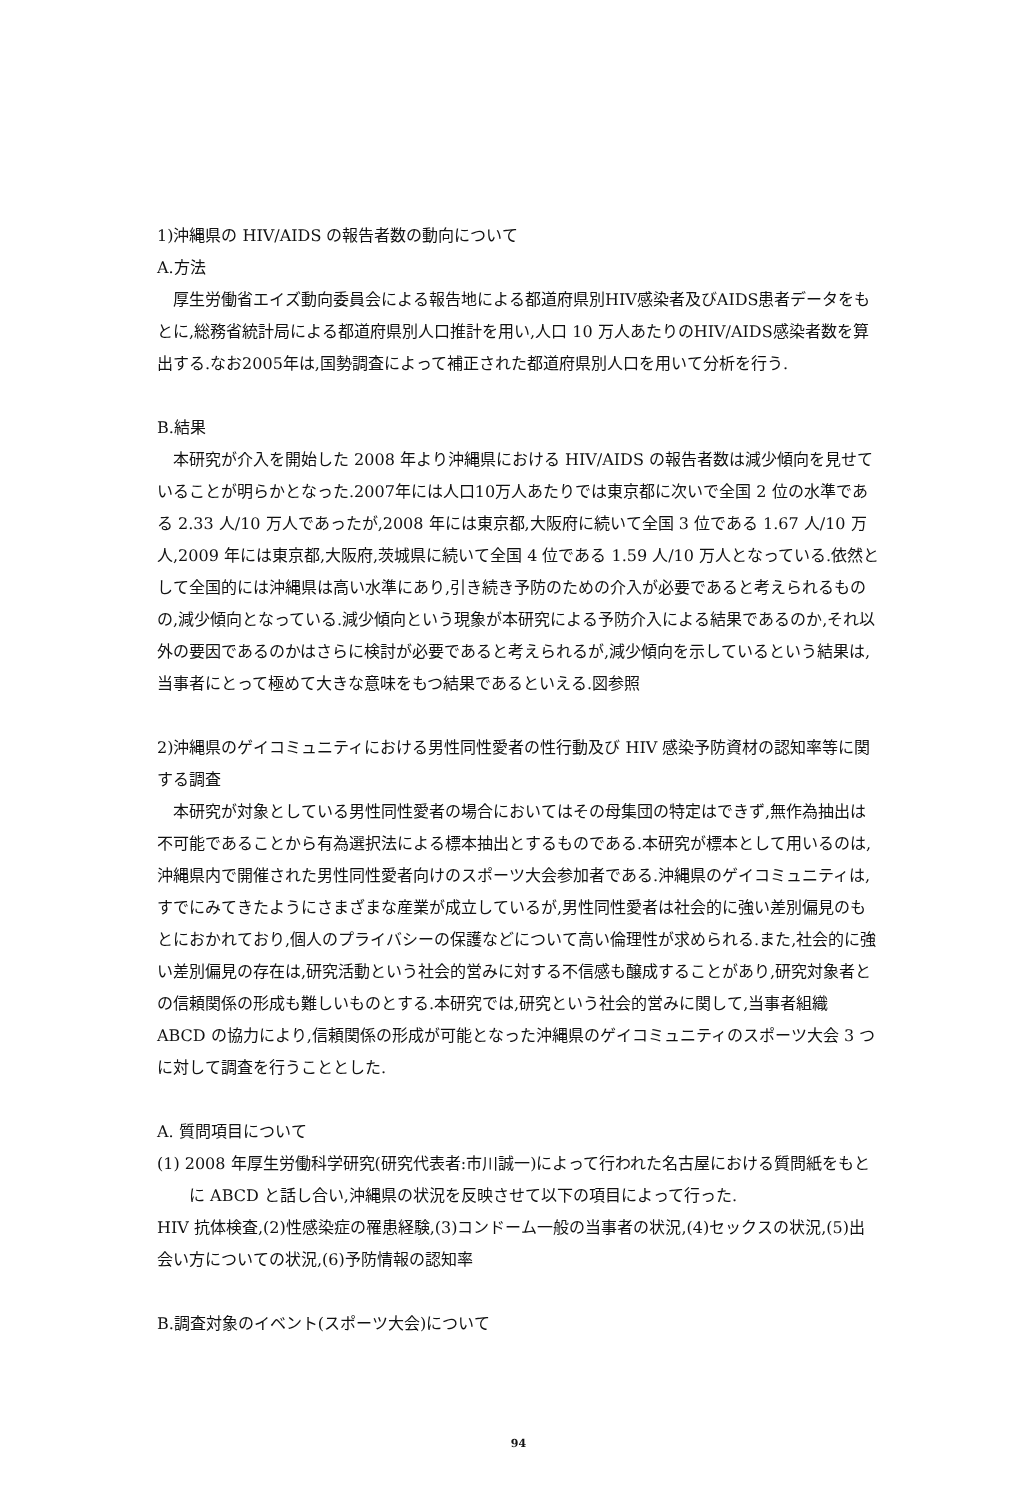1)沖縄県の HIV/AIDS の報告者数の動向について
A.方法
厚生労働省エイズ動向委員会による報告地による都道府県別HIV感染者及びAIDS患者データをもとに,総務省統計局による都道府県別人口推計を用い,人口 10 万人あたりのHIV/AIDS感染者数を算出する.なお2005年は,国勢調査によって補正された都道府県別人口を用いて分析を行う.
B.結果
本研究が介入を開始した 2008 年より沖縄県における HIV/AIDS の報告者数は減少傾向を見せていることが明らかとなった.2007年には人口10万人あたりでは東京都に次いで全国 2 位の水準である 2.33 人/10 万人であったが,2008 年には東京都,大阪府に続いて全国 3 位である 1.67 人/10 万人,2009 年には東京都,大阪府,茨城県に続いて全国 4 位である 1.59 人/10 万人となっている.依然として全国的には沖縄県は高い水準にあり,引き続き予防のための介入が必要であると考えられるものの,減少傾向となっている.減少傾向という現象が本研究による予防介入による結果であるのか,それ以外の要因であるのかはさらに検討が必要であると考えられるが,減少傾向を示しているという結果は,当事者にとって極めて大きな意味をもつ結果であるといえる.図参照
2)沖縄県のゲイコミュニティにおける男性同性愛者の性行動及び HIV 感染予防資材の認知率等に関する調査
本研究が対象としている男性同性愛者の場合においてはその母集団の特定はできず,無作為抽出は不可能であることから有為選択法による標本抽出とするものである.本研究が標本として用いるのは,沖縄県内で開催された男性同性愛者向けのスポーツ大会参加者である.沖縄県のゲイコミュニティは,すでにみてきたようにさまざまな産業が成立しているが,男性同性愛者は社会的に強い差別偏見のもとにおかれており,個人のプライバシーの保護などについて高い倫理性が求められる.また,社会的に強い差別偏見の存在は,研究活動という社会的営みに対する不信感も醸成することがあり,研究対象者との信頼関係の形成も難しいものとする.本研究では,研究という社会的営みに関して,当事者組織 ABCD の協力により,信頼関係の形成が可能となった沖縄県のゲイコミュニティのスポーツ大会 3 つに対して調査を行うこととした.
A. 質問項目について
(1) 2008 年厚生労働科学研究(研究代表者:市川誠一)によって行われた名古屋における質問紙をもとに ABCD と話し合い,沖縄県の状況を反映させて以下の項目によって行った.
HIV 抗体検査,(2)性感染症の罹患経験,(3)コンドーム一般の当事者の状況,(4)セックスの状況,(5)出会い方についての状況,(6)予防情報の認知率
B.調査対象のイベント(スポーツ大会)について
94